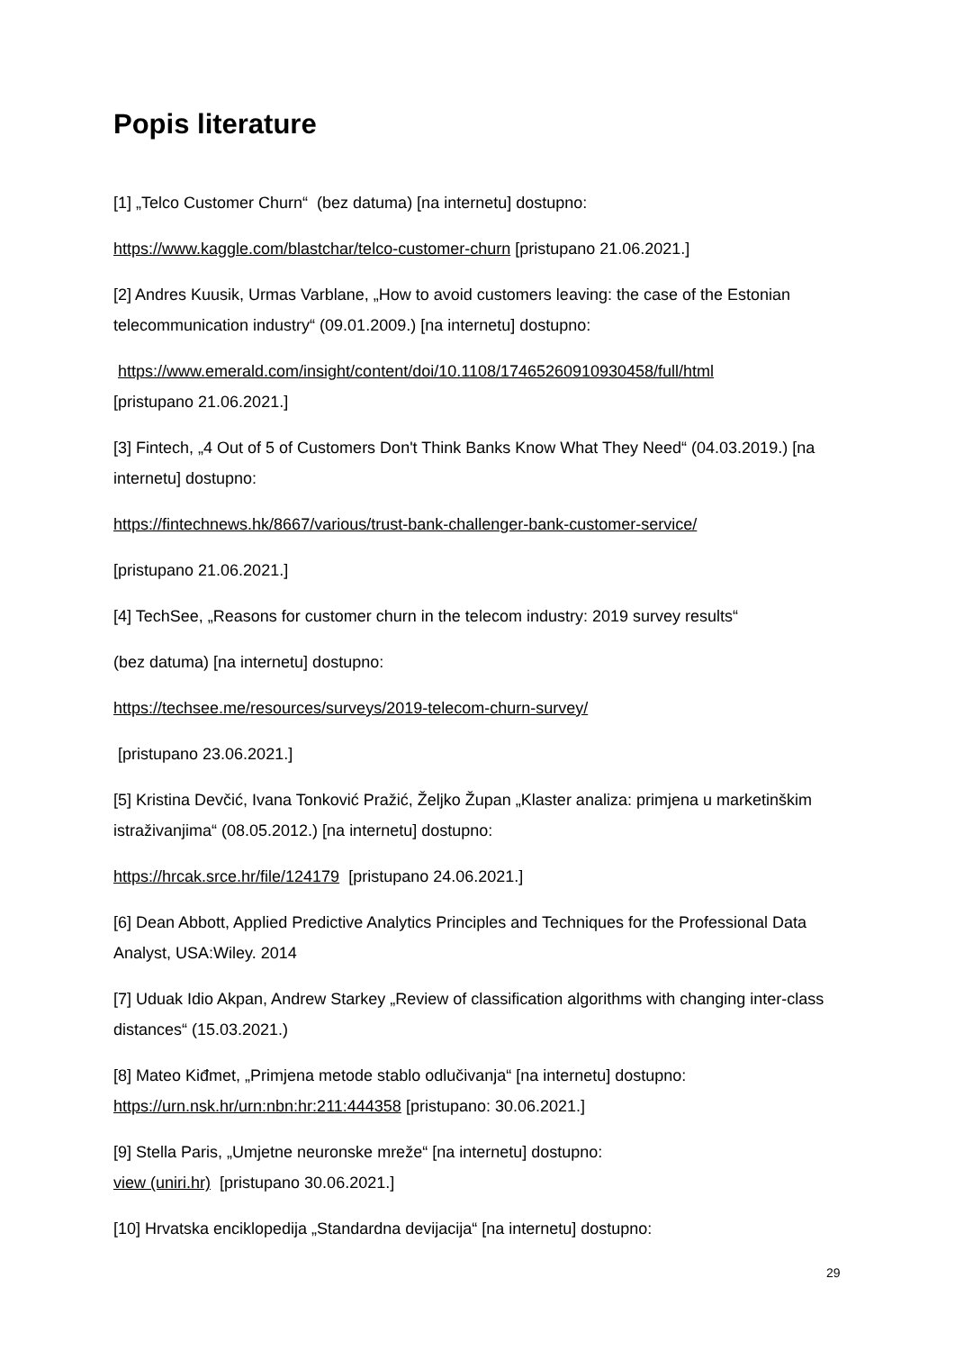Popis literature
[1] „Telco Customer Churn“ (bez datuma) [na internetu] dostupno:
https://www.kaggle.com/blastchar/telco-customer-churn [pristupano 21.06.2021.]
[2] Andres Kuusik, Urmas Varblane, „How to avoid customers leaving: the case of the Estonian telecommunication industry“ (09.01.2009.) [na internetu] dostupno:
https://www.emerald.com/insight/content/doi/10.1108/17465260910930458/full/html
[pristupano 21.06.2021.]
[3] Fintech, „4 Out of 5 of Customers Don't Think Banks Know What They Need“ (04.03.2019.) [na internetu] dostupno:
https://fintechnews.hk/8667/various/trust-bank-challenger-bank-customer-service/
[pristupano 21.06.2021.]
[4] TechSee, „Reasons for customer churn in the telecom industry: 2019 survey results“
(bez datuma) [na internetu] dostupno:
https://techsee.me/resources/surveys/2019-telecom-churn-survey/
[pristupano 23.06.2021.]
[5] Kristina Devčić, Ivana Tonković Pražić, Željko Župan „Klaster analiza: primjena u marketinškim istraživanjima“ (08.05.2012.) [na internetu] dostupno:
https://hrcak.srce.hr/file/124179 [pristupano 24.06.2021.]
[6] Dean Abbott, Applied Predictive Analytics Principles and Techniques for the Professional Data Analyst, USA:Wiley. 2014
[7] Uduak Idio Akpan, Andrew Starkey „Review of classification algorithms with changing inter-class distances“ (15.03.2021.)
[8] Mateo Kiđmet, „Primjena metode stablo odlučivanja“ [na internetu] dostupno: https://urn.nsk.hr/urn:nbn:hr:211:444358 [pristupano: 30.06.2021.]
[9] Stella Paris, „Umjetne neuronske mreže“ [na internetu] dostupno:
view (uniri.hr) [pristupano 30.06.2021.]
[10] Hrvatska enciklopedija „Standardna devijacija“ [na internetu] dostupno:
29